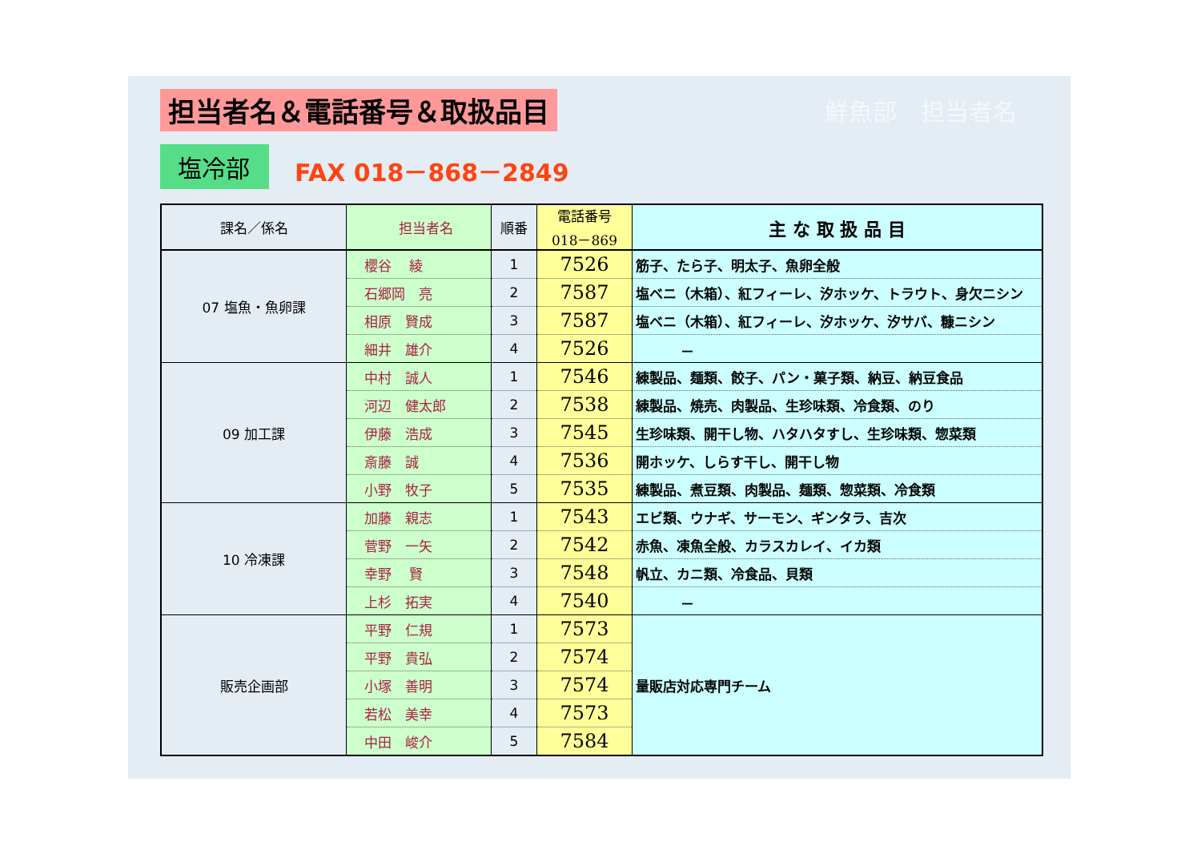担当者名＆電話番号＆取扱品目 鮮魚部　担当者名
塩冷部
FAX 018－868－2849
| 課名／係名 | 担当者名 | 順番 | 電話番号 018－869 | 主 な 取 扱 品 目 |
| --- | --- | --- | --- | --- |
| 07 塩魚・魚卵課 | 櫻谷 綾 | 1 | 7526 | 筋子、たら子、明太子、魚卵全般 |
| | 石郷岡 亮 | 2 | 7587 | 塩ベニ（木箱）、紅フィーレ、汐ホッケ、トラウト、身欠ニシン |
| | 相原 賢成 | 3 | 7587 | 塩ベニ（木箱）、紅フィーレ、汐ホッケ、汐サバ、糠ニシン |
| | 細井 雄介 | 4 | 7526 | － |
| 09 加工課 | 中村 誠人 | 1 | 7546 | 練製品、麺類、餃子、パン・菓子類、納豆、納豆食品 |
| | 河辺 健太郎 | 2 | 7538 | 練製品、焼売、肉製品、生珍味類、冷食類、のり |
| | 伊藤 浩成 | 3 | 7545 | 生珍味類、開干し物、ハタハタすし、生珍味類、惣菜類 |
| | 斎藤 誠 | 4 | 7536 | 開ホッケ、しらす干し、開干し物 |
| | 小野 牧子 | 5 | 7535 | 練製品、煮豆類、肉製品、麺類、惣菜類、冷食類 |
| 10 冷凍課 | 加藤 親志 | 1 | 7543 | エビ類、ウナギ、サーモン、ギンタラ、吉次 |
| | 菅野 一矢 | 2 | 7542 | 赤魚、凍魚全般、カラスカレイ、イカ類 |
| | 幸野 賢 | 3 | 7548 | 帆立、カニ類、冷食品、貝類 |
| | 上杉 拓実 | 4 | 7540 | － |
| 販売企画部 | 平野 仁規 | 1 | 7573 | 量販店対応専門チーム |
| | 平野 貴弘 | 2 | 7574 | |
| | 小塚 善明 | 3 | 7574 | |
| | 若松 美幸 | 4 | 7573 | |
| | 中田 峻介 | 5 | 7584 | |